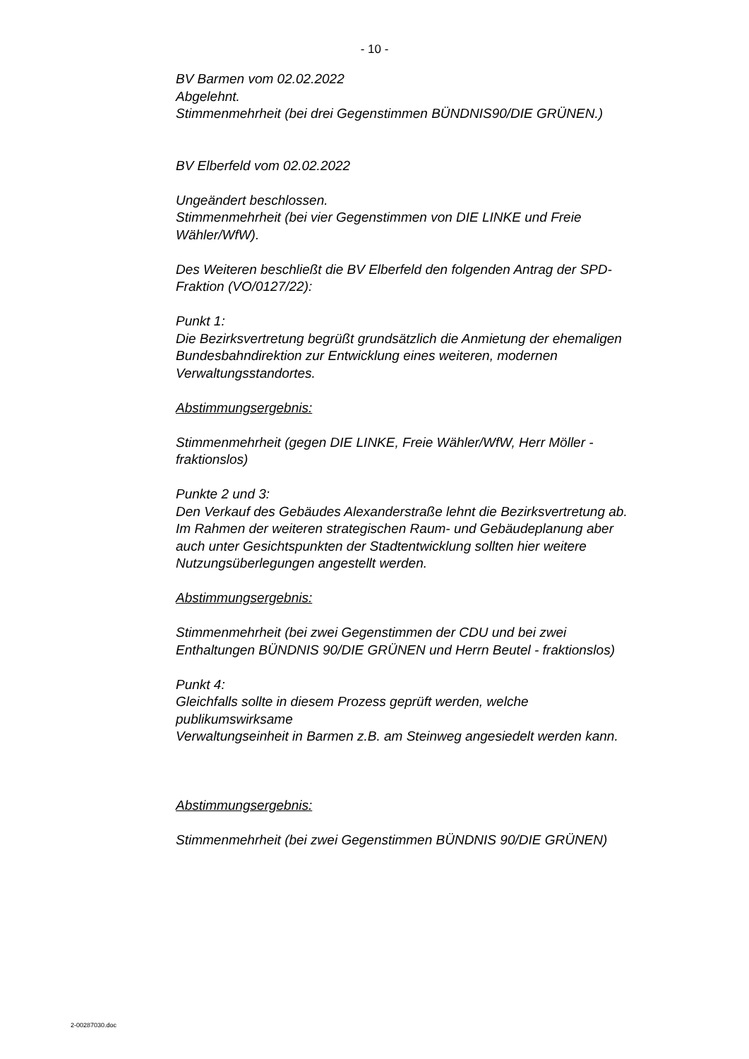- 10 -
BV Barmen vom 02.02.2022
Abgelehnt.
Stimmenmehrheit (bei drei Gegenstimmen BÜNDNIS90/DIE GRÜNEN.)
BV Elberfeld vom 02.02.2022
Ungeändert beschlossen.
Stimmenmehrheit (bei vier Gegenstimmen von DIE LINKE und Freie Wähler/WfW).
Des Weiteren beschließt die BV Elberfeld den folgenden Antrag der SPD-Fraktion (VO/0127/22):
Punkt 1:
Die Bezirksvertretung begrüßt grundsätzlich die Anmietung der ehemaligen
Bundesbahndirektion zur Entwicklung eines weiteren, modernen Verwaltungsstandortes.
Abstimmungsergebnis:
Stimmenmehrheit (gegen DIE LINKE, Freie Wähler/WfW, Herr Möller - fraktionslos)
Punkte 2 und 3:
Den Verkauf des Gebäudes Alexanderstraße lehnt die Bezirksvertretung ab.
Im Rahmen der weiteren strategischen Raum- und Gebäudeplanung aber auch unter Gesichtspunkten der Stadtentwicklung sollten hier weitere Nutzungsüberlegungen angestellt werden.
Abstimmungsergebnis:
Stimmenmehrheit (bei zwei Gegenstimmen der CDU und bei zwei Enthaltungen BÜNDNIS 90/DIE GRÜNEN und Herrn Beutel - fraktionslos)
Punkt 4:
Gleichfalls sollte in diesem Prozess geprüft werden, welche publikumswirksame
Verwaltungseinheit in Barmen z.B. am Steinweg angesiedelt werden kann.
Abstimmungsergebnis:
Stimmenmehrheit (bei zwei Gegenstimmen BÜNDNIS 90/DIE GRÜNEN)
2-00287030.doc